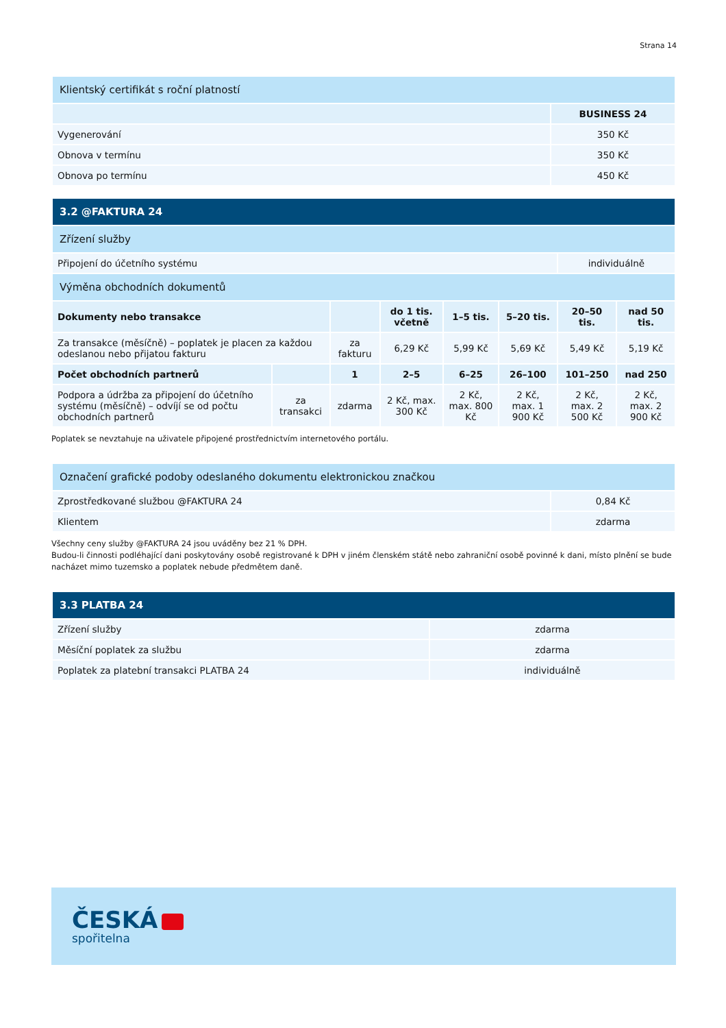Strana 14
| Klientský certifikát s roční platností | |
| | BUSINESS 24 |
| Vygenerování | 350 Kč |
| Obnova v termínu | 350 Kč |
| Obnova po termínu | 450 Kč |
| 3.2 @FAKTURA 24 | | | | | | | |
| Zřízení služby | | | | | | | |
| Připojení do účetního systému | | | | | | individuálně | |
| Výměna obchodních dokumentů | | | | | | | |
| Dokumenty nebo transakce | | | do 1 tis. včetně | 1–5 tis. | 5–20 tis. | 20–50 tis. | nad 50 tis. |
| Za transakce (měsíčně) – poplatek je placen za každou odeslanou nebo přijatou fakturu | | za fakturu | 6,29 Kč | 5,99 Kč | 5,69 Kč | 5,49 Kč | 5,19 Kč |
| Počet obchodních partnerů | | 1 | 2–5 | 6–25 | 26–100 | 101–250 | nad 250 |
| Podpora a údržba za připojení do účetního systému (měsíčně) – odvíjí se od počtu obchodních partnerů | za transakci | zdarma | 2 Kč, max. 300 Kč | 2 Kč, max. 800 Kč | 2 Kč, max. 1 900 Kč | 2 Kč, max. 2 500 Kč | 2 Kč, max. 2 900 Kč |
Poplatek se nevztahuje na uživatele připojené prostřednictvím internetového portálu.
| Označení grafické podoby odeslaného dokumentu elektronickou značkou | |
| Zprostředkované službou @FAKTURA 24 | 0,84 Kč |
| Klientem | zdarma |
Všechny ceny služby @FAKTURA 24 jsou uváděny bez 21 % DPH.
Budou-li činnosti podléhající dani poskytovány osobě registrované k DPH v jiném členském státě nebo zahraniční osobě povinné k dani, místo plnění se bude nacházet mimo tuzemsko a poplatek nebude předmětem daně.
| 3.3 PLATBA 24 | |
| Zřízení služby | zdarma |
| Měsíční poplatek za službu | zdarma |
| Poplatek za platební transakci PLATBA 24 | individuálně |
ČESKÁ
spořitelna